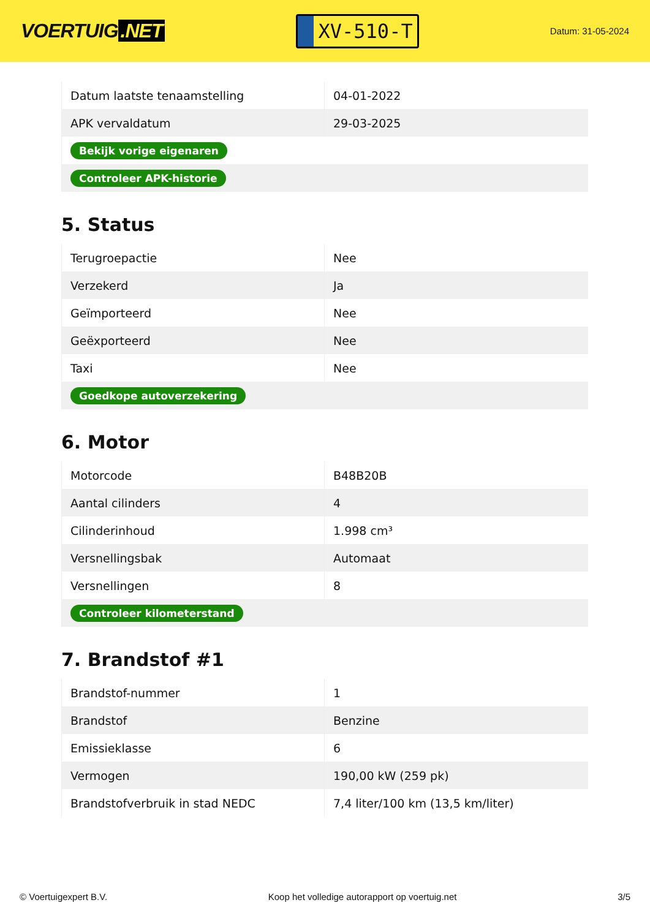VOERTUIG.NET
XV-510-T
Datum: 31-05-2024
| Datum laatste tenaamstelling | 04-01-2022 |
| APK vervaldatum | 29-03-2025 |
| Bekijk vorige eigenaren | |
| Controleer APK-historie | |
5. Status
| Terugroepactie | Nee |
| Verzekerd | Ja |
| Geïmporteerd | Nee |
| Geëxporteerd | Nee |
| Taxi | Nee |
| Goedkope autoverzekering | |
6. Motor
| Motorcode | B48B20B |
| Aantal cilinders | 4 |
| Cilinderinhoud | 1.998 cm³ |
| Versnellingsbak | Automaat |
| Versnellingen | 8 |
| Controleer kilometerstand | |
7. Brandstof #1
| Brandstof-nummer | 1 |
| Brandstof | Benzine |
| Emissieklasse | 6 |
| Vermogen | 190,00 kW (259 pk) |
| Brandstofverbruik in stad NEDC | 7,4 liter/100 km (13,5 km/liter) |
© Voertuigexpert B.V. Koop het volledige autorapport op voertuig.net 3/5